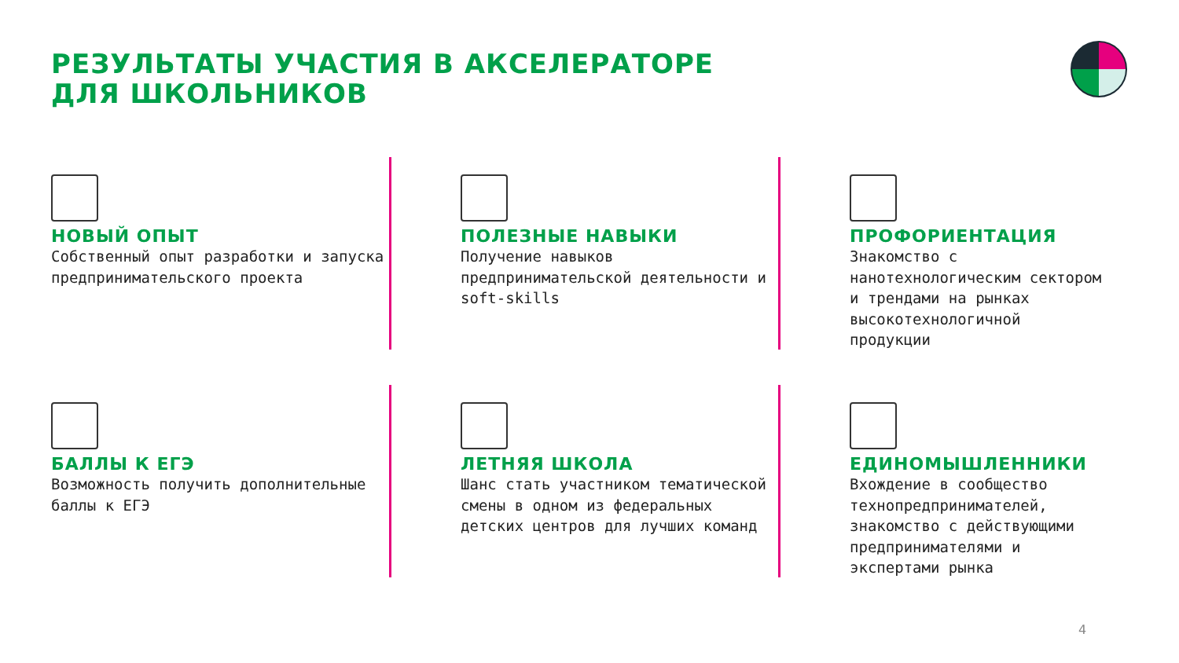РЕЗУЛЬТАТЫ УЧАСТИЯ В АКСЕЛЕРАТОРЕ
ДЛЯ ШКОЛЬНИКОВ
НОВЫЙ ОПЫТ
Собственный опыт разработки и запуска предпринимательского проекта
ПОЛЕЗНЫЕ НАВЫКИ
Получение навыков предпринимательской деятельности и soft-skills
ПРОФОРИЕНТАЦИЯ
Знакомство с нанотехнологическим сектором и трендами на рынках высокотехнологичной продукции
БАЛЛЫ К ЕГЭ
Возможность получить дополнительные баллы к ЕГЭ
ЛЕТНЯЯ ШКОЛА
Шанс стать участником тематической смены в одном из федеральных детских центров для лучших команд
ЕДИНОМЫШЛЕННИКИ
Вхождение в сообщество технопредпринимателей, знакомство с действующими предпринимателями и экспертами рынка
4